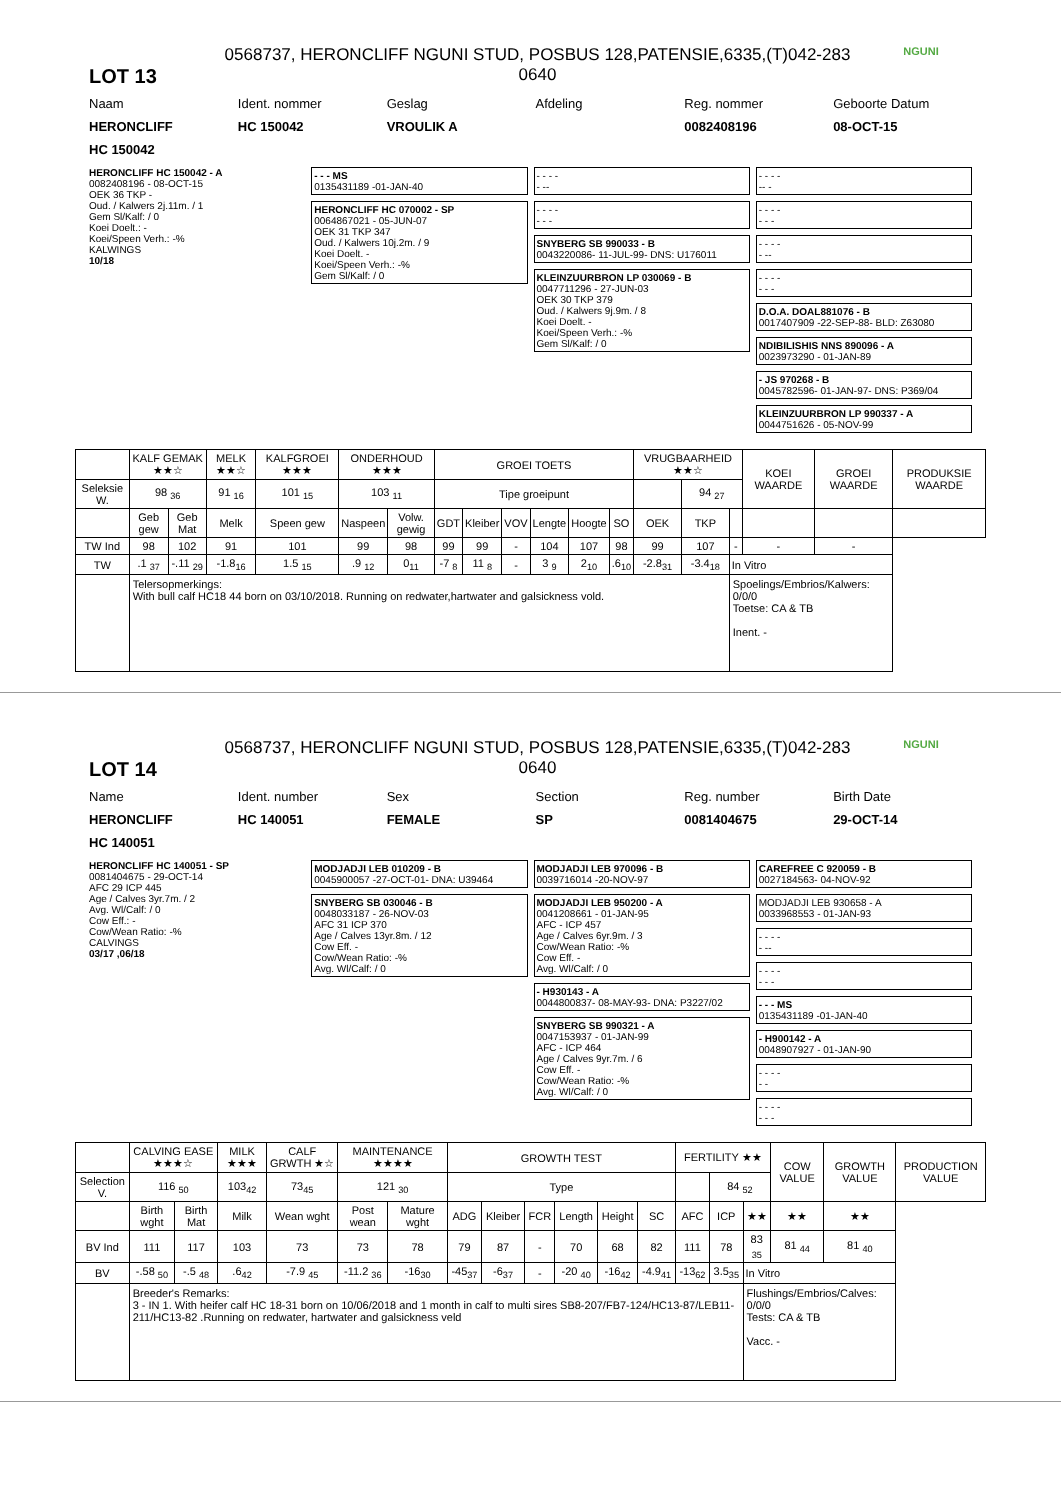LOT 13
0568737, HERONCLIFF NGUNI STUD, POSBUS 128,PATENSIE,6335,(T)042-283 0640
NGUNI
Naam Ident. nommer Geslag Afdeling Reg. nommer Geboorte Datum
HERONCLIFF HC 150042 VROULIK A 0082408196 08-OCT-15
HC 150042
HERONCLIFF HC 150042 - A
0082408196 - 08-OCT-15
OEK 36 TKP -
Oud. / Kalwers 2j.11m. / 1
Gem Sl/Kalf: / 0
Koei Doelt.: -
Koei/Speen Verh.: -%
KALWINGS
10/18
- - - MS
0135431189 -01-JAN-40
HERONCLIFF HC 070002 - SP
0064867021 - 05-JUN-07
OEK 31 TKP 347
Oud. / Kalwers 10j.2m. / 9
Koei Doelt. -
Koei/Speen Verh.: -%
Gem Sl/Kalf: / 0
- - - -
- --
- - - -
- - -
SNYBERG SB 990033 - B
0043220086- 11-JUL-99- DNS: U176011
KLEINZUURBRON LP 030069 - B
0047711296 - 27-JUN-03
OEK 30 TKP 379
Oud. / Kalwers 9j.9m. / 8
Koei Doelt. -
Koei/Speen Verh.: -%
Gem Sl/Kalf: / 0
- - - -
-- -
- - - -
- - -
- - - -
- --
- - - -
- - -
D.O.A. DOAL881076 - B
0017407909 -22-SEP-88- BLD: Z63080
NDIBILISHIS NNS 890096 - A
0023973290 - 01-JAN-89
- JS 970268 - B
0045782596- 01-JAN-97- DNS: P369/04
KLEINZUURBRON LP 990337 - A
0044751626 - 05-NOV-99
| | KALF GEMAK ★★☆ | | MELK ★★☆ | KALFGROEI ★★★ | ONDERHOUD ★★★ | | GROEI TOETS | | | | | | VRUGBAARHEID ★★☆ | | | KOEI WAARDE | GROEI WAARDE | PRODUKSIE WAARDE |
| --- | --- | --- | --- | --- | --- | --- | --- | --- | --- | --- | --- | --- | --- | --- | --- | --- | --- | --- |
| Seleksie W. | 98 <sub>36</sub> | | 91 <sub>16</sub> | 101 <sub>15</sub> | 103 <sub>11</sub> | | Tipe groeipunt | | | | | | | 94 <sub>27</sub> | | | | |
| | Geb gew | Geb Mat | Melk | Speen gew | Naspeen | Volw. gewig | GDT | Kleiber | VOV | Lengte | Hoogte | SO | OEK | TKP | | | | |
| TW Ind | 98 | 102 | 91 | 101 | 99 | 98 | 99 | 99 | - | 104 | 107 | 98 | 99 | 107 | - | - | - | |
| TW | .1 <sub>37</sub> | -.11 <sub>29</sub> | -1.8<sub>16</sub> | 1.5 <sub>15</sub> | .9 <sub>12</sub> | 0<sub>11</sub> | -7 <sub>8</sub> | 11 <sub>8</sub> | - | 3 <sub>9</sub> | 2<sub>10</sub> | .6<sub>10</sub> | -2.8<sub>31</sub> | -3.4<sub>18</sub> | In Vitro | | | |
| | Telersopmerkings: With bull calf HC18 44 born on 03/10/2018. Running on redwater,hartwater and galsickness vold. | | | | | | | | | | | | | | Spoelings/Embrios/Kalwers: 0/0/0 Toetse: CA & TB Inent. - | | | |
LOT 14
0568737, HERONCLIFF NGUNI STUD, POSBUS 128,PATENSIE,6335,(T)042-283 0640
NGUNI
Name Ident. number Sex Section Reg. number Birth Date
HERONCLIFF HC 140051 FEMALE SP 0081404675 29-OCT-14
HC 140051
HERONCLIFF HC 140051 - SP
0081404675 - 29-OCT-14
AFC 29 ICP 445
Age / Calves 3yr.7m. / 2
Avg. Wl/Calf: / 0
Cow Eff.: -
Cow/Wean Ratio: -%
CALVINGS
03/17 ,06/18
MODJADJI LEB 010209 - B
0045900057 -27-OCT-01- DNA: U39464
SNYBERG SB 030046 - B
0048033187 - 26-NOV-03
AFC 31 ICP 370
Age / Calves 13yr.8m. / 12
Cow Eff. -
Cow/Wean Ratio: -%
Avg. Wl/Calf: / 0
MODJADJI LEB 970096 - B
0039716014 -20-NOV-97
MODJADJI LEB 950200 - A
0041208661 - 01-JAN-95
AFC - ICP 457
Age / Calves 6yr.9m. / 3
Cow/Wean Ratio: -%
Cow Eff. -
Avg. Wl/Calf: / 0
- H930143 - A
0044800837- 08-MAY-93- DNA: P3227/02
SNYBERG SB 990321 - A
0047153937 - 01-JAN-99
AFC - ICP 464
Age / Calves 9yr.7m. / 6
Cow Eff. -
Cow/Wean Ratio: -%
Avg. Wl/Calf: / 0
CAREFREE C 920059 - B
0027184563- 04-NOV-92
MODJADJI LEB 930658 - A
0033968553 - 01-JAN-93
- - - -
- --
- - - -
- - -
- - - MS
0135431189 -01-JAN-40
- H900142 - A
0048907927 - 01-JAN-90
- - - -
- -
- - - -
- - -
| | CALVING EASE ★★★☆ | | MILK ★★★ | CALF GRWTH ★☆ | MAINTENANCE ★★★★ | | GROWTH TEST | | | | | | FERTILITY ★★ | | | COW VALUE | GROWTH VALUE | PRODUCTION VALUE |
| --- | --- | --- | --- | --- | --- | --- | --- | --- | --- | --- | --- | --- | --- | --- | --- | --- | --- | --- |
| Selection V. | 116 <sub>50</sub> | | 103<sub>42</sub> | 73<sub>45</sub> | 121 <sub>30</sub> | | Type | | | | | | | 84 <sub>52</sub> | | | | |
| | Birth wght | Birth Mat | Milk | Wean wght | Post wean | Mature wght | ADG | Kleiber | FCR | Length | Height | SC | AFC | ICP | ★★ | ★★ | ★★ | |
| BV Ind | 111 | 117 | 103 | 73 | 73 | 78 | 79 | 87 | - | 70 | 68 | 82 | 111 | 78 | 83 <sub>35</sub> | 81 <sub>44</sub> | 81 <sub>40</sub> | |
| BV | -.58 <sub>50</sub> | -.5 <sub>48</sub> | .6<sub>42</sub> | -7.9 <sub>45</sub> | -11.2 <sub>36</sub> | -16<sub>30</sub> | -45<sub>37</sub> | -6<sub>37</sub> | - | -20 <sub>40</sub> | -16<sub>42</sub> | -4.9<sub>41</sub> | -13<sub>62</sub> | 3.5<sub>35</sub> | In Vitro | | | |
| | Breeder's Remarks: 3 - IN 1. With heifer calf HC 18-31 born on 10/06/2018 and 1 month in calf to multi sires SB8-207/FB7-124/HC13-87/LEB11-211/HC13-82 .Running on redwater, hartwater and galsickness veld | | | | | | | | | | | | | | Flushings/Embrios/Calves: 0/0/0 Tests: CA & TB Vacc. - | | | |